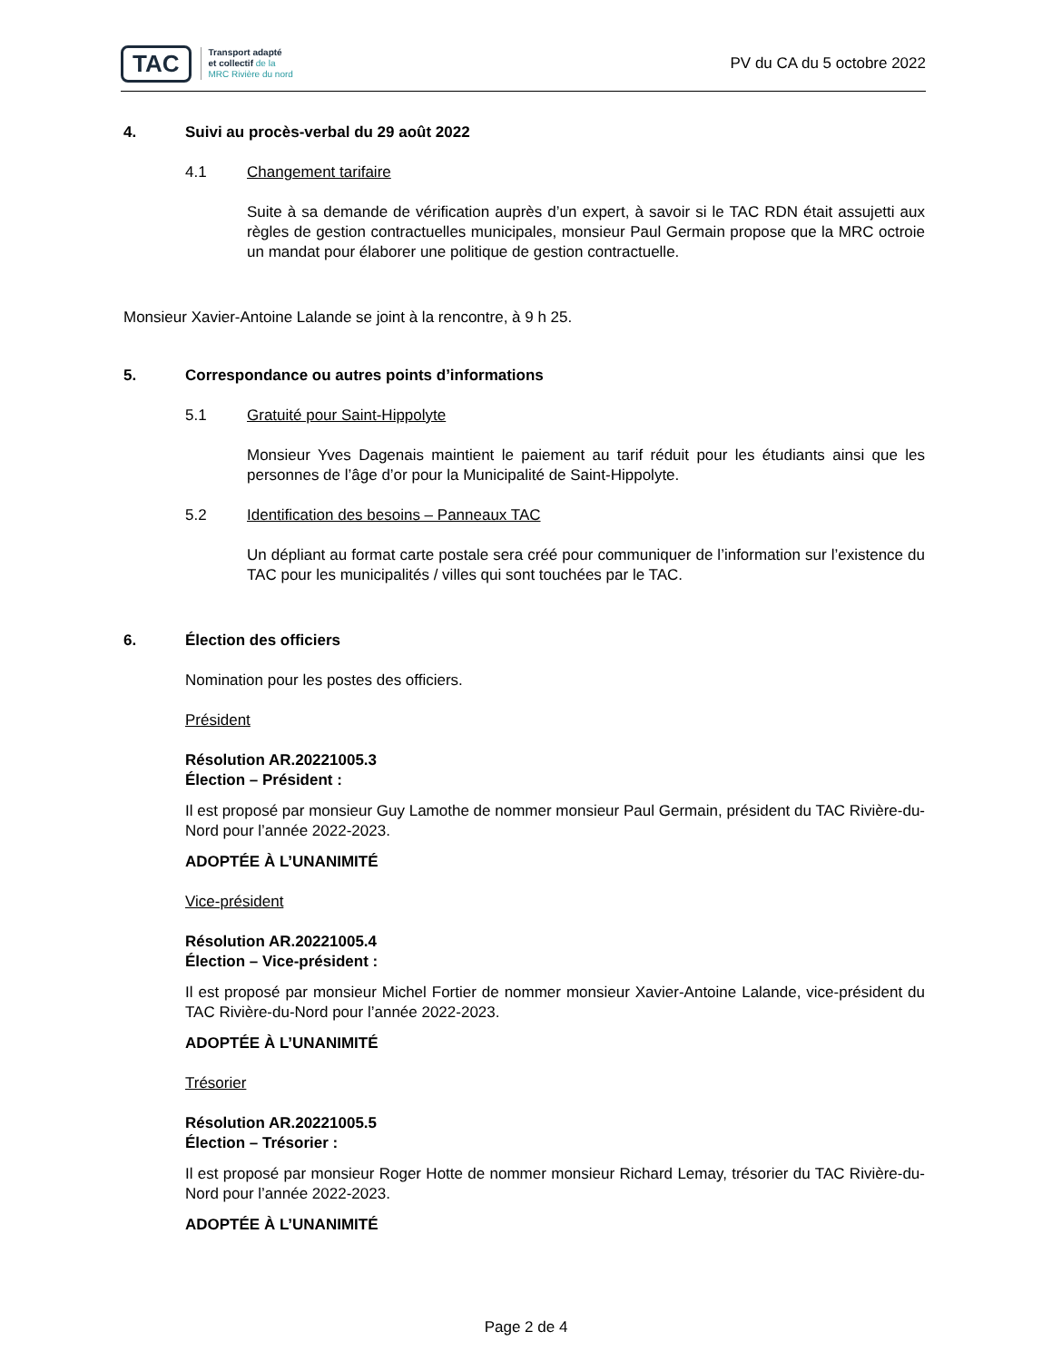TAC
Transport adapté
et collectif de la
MRC Rivière du nord
PV du CA du 5 octobre 2022
4. Suivi au procès-verbal du 29 août 2022
4.1 Changement tarifaire
Suite à sa demande de vérification auprès d’un expert, à savoir si le TAC RDN était assujetti aux règles de gestion contractuelles municipales, monsieur Paul Germain propose que la MRC octroie un mandat pour élaborer une politique de gestion contractuelle.
Monsieur Xavier-Antoine Lalande se joint à la rencontre, à 9 h 25.
5. Correspondance ou autres points d’informations
5.1 Gratuité pour Saint-Hippolyte
Monsieur Yves Dagenais maintient le paiement au tarif réduit pour les étudiants ainsi que les personnes de l’âge d’or pour la Municipalité de Saint-Hippolyte.
5.2 Identification des besoins – Panneaux TAC
Un dépliant au format carte postale sera créé pour communiquer de l’information sur l’existence du TAC pour les municipalités / villes qui sont touchées par le TAC.
6. Élection des officiers
Nomination pour les postes des officiers.
Président
Résolution AR.20221005.3
Élection – Président :
Il est proposé par monsieur Guy Lamothe de nommer monsieur Paul Germain, président du TAC Rivière-du-Nord pour l’année 2022-2023.
ADOPTÉE À L’UNANIMITÉ
Vice-président
Résolution AR.20221005.4
Élection – Vice-président :
Il est proposé par monsieur Michel Fortier de nommer monsieur Xavier-Antoine Lalande, vice-président du TAC Rivière-du-Nord pour l’année 2022-2023.
ADOPTÉE À L’UNANIMITÉ
Trésorier
Résolution AR.20221005.5
Élection – Trésorier :
Il est proposé par monsieur Roger Hotte de nommer monsieur Richard Lemay, trésorier du TAC Rivière-du-Nord pour l’année 2022-2023.
ADOPTÉE À L’UNANIMITÉ
Page 2 de 4